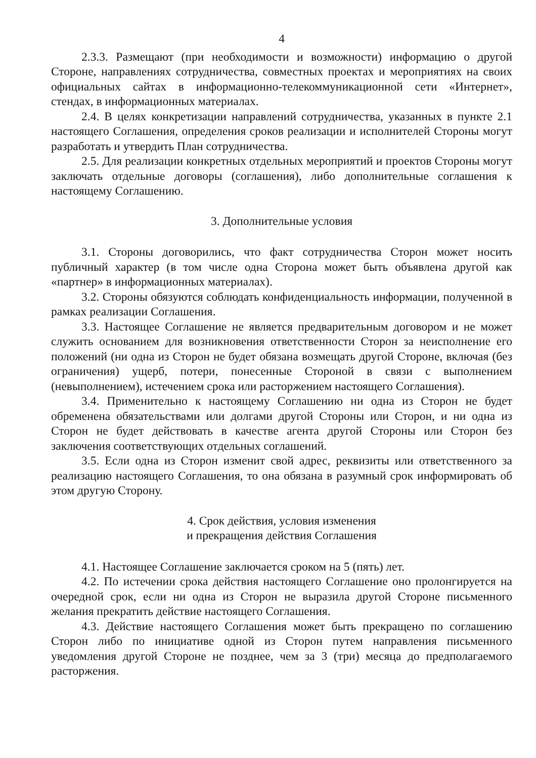4
2.3.3. Размещают (при необходимости и возможности) информацию о другой Стороне, направлениях сотрудничества, совместных проектах и мероприятиях на своих официальных сайтах в информационно-телекоммуникационной сети «Интернет», стендах, в информационных материалах.
2.4. В целях конкретизации направлений сотрудничества, указанных в пункте 2.1 настоящего Соглашения, определения сроков реализации и исполнителей Стороны могут разработать и утвердить План сотрудничества.
2.5. Для реализации конкретных отдельных мероприятий и проектов Стороны могут заключать отдельные договоры (соглашения), либо дополнительные соглашения к настоящему Соглашению.
3. Дополнительные условия
3.1. Стороны договорились, что факт сотрудничества Сторон может носить публичный характер (в том числе одна Сторона может быть объявлена другой как «партнер» в информационных материалах).
3.2. Стороны обязуются соблюдать конфиденциальность информации, полученной в рамках реализации Соглашения.
3.3. Настоящее Соглашение не является предварительным договором и не может служить основанием для возникновения ответственности Сторон за неисполнение его положений (ни одна из Сторон не будет обязана возмещать другой Стороне, включая (без ограничения) ущерб, потери, понесенные Стороной в связи с выполнением (невыполнением), истечением срока или расторжением настоящего Соглашения).
3.4. Применительно к настоящему Соглашению ни одна из Сторон не будет обременена обязательствами или долгами другой Стороны или Сторон, и ни одна из Сторон не будет действовать в качестве агента другой Стороны или Сторон без заключения соответствующих отдельных соглашений.
3.5. Если одна из Сторон изменит свой адрес, реквизиты или ответственного за реализацию настоящего Соглашения, то она обязана в разумный срок информировать об этом другую Сторону.
4. Срок действия, условия изменения
и прекращения действия Соглашения
4.1. Настоящее Соглашение заключается сроком на 5 (пять) лет.
4.2. По истечении срока действия настоящего Соглашение оно пролонгируется на очередной срок, если ни одна из Сторон не выразила другой Стороне письменного желания прекратить действие настоящего Соглашения.
4.3. Действие настоящего Соглашения может быть прекращено по соглашению Сторон либо по инициативе одной из Сторон путем направления письменного уведомления другой Стороне не позднее, чем за 3 (три) месяца до предполагаемого расторжения.